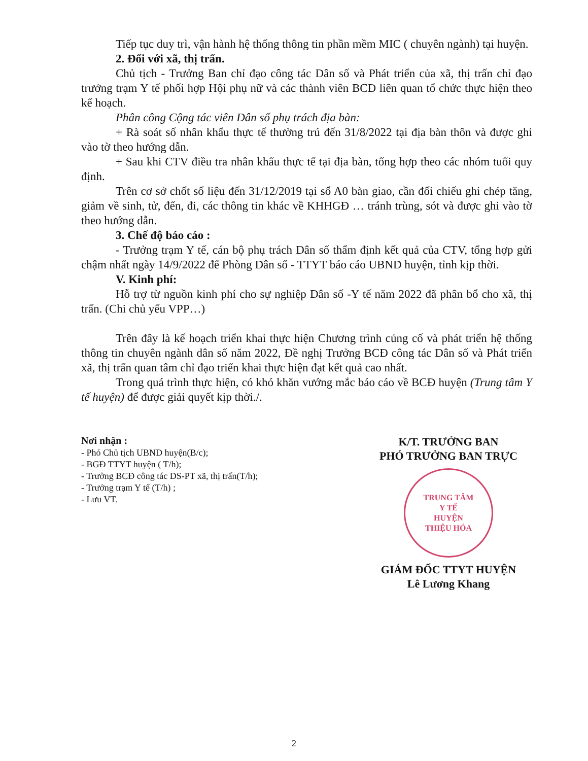Tiếp tục duy trì, vận hành hệ thống thông tin phần mềm MIC ( chuyên ngành) tại huyện.
2. Đối với xã, thị trấn.
Chủ tịch - Trưởng Ban chỉ đạo công tác Dân số và Phát triển của xã, thị trấn chỉ đạo trưởng trạm Y tế phối hợp Hội phụ nữ và các thành viên BCĐ liên quan tổ chức thực hiện theo kế hoạch.
Phân công Cộng tác viên Dân số phụ trách địa bàn:
+ Rà soát số nhân khẩu thực tế thường trú đến 31/8/2022 tại địa bàn thôn và được ghi vào tờ theo hướng dẫn.
+ Sau khi CTV điều tra nhân khẩu thực tế tại địa bàn, tổng hợp theo các nhóm tuổi quy định.
Trên cơ sở chốt số liệu đến 31/12/2019 tại sổ A0 bàn giao, cần đối chiếu ghi chép tăng, giảm về sinh, tử, đến, đi, các thông tin khác về KHHGĐ … tránh trùng, sót và được ghi vào tờ theo hướng dẫn.
3. Chế độ báo cáo :
- Trưởng trạm Y tế, cán bộ phụ trách Dân số thẩm định kết quả của CTV, tổng hợp gửi chậm nhất ngày 14/9/2022 để Phòng Dân số - TTYT báo cáo UBND huyện, tỉnh kịp thời.
V. Kinh phí:
Hỗ trợ từ nguồn kinh phí cho sự nghiệp Dân số -Y tế năm 2022 đã phân bổ cho xã, thị trấn. (Chi chủ yếu VPP…)
Trên đây là kế hoạch triển khai thực hiện Chương trình củng cố và phát triển hệ thống thông tin chuyên ngành dân số năm 2022, Đề nghị Trưởng BCĐ công tác Dân số và Phát triển xã, thị trấn quan tâm chỉ đạo triển khai thực hiện đạt kết quả cao nhất.
Trong quá trình thực hiện, có khó khăn vướng mắc báo cáo về BCĐ huyện (Trung tâm Y tế huyện) để được giải quyết kịp thời./.
Nơi nhận :
- Phó Chủ tịch UBND huyện(B/c);
- BGĐ TTYT huyện ( T/h);
- Trưởng BCĐ công tác DS-PT xã, thị trấn(T/h);
- Trưởng trạm Y tế (T/h) ;
- Lưu VT.
K/T. TRƯỞNG BAN
PHÓ TRƯỞNG BAN TRỰC
TRUNG TÂM
Y TẾ
HUYỆN
THIỆU HÓA
GIÁM ĐỐC TTYT HUYỆN
Lê Lương Khang
2